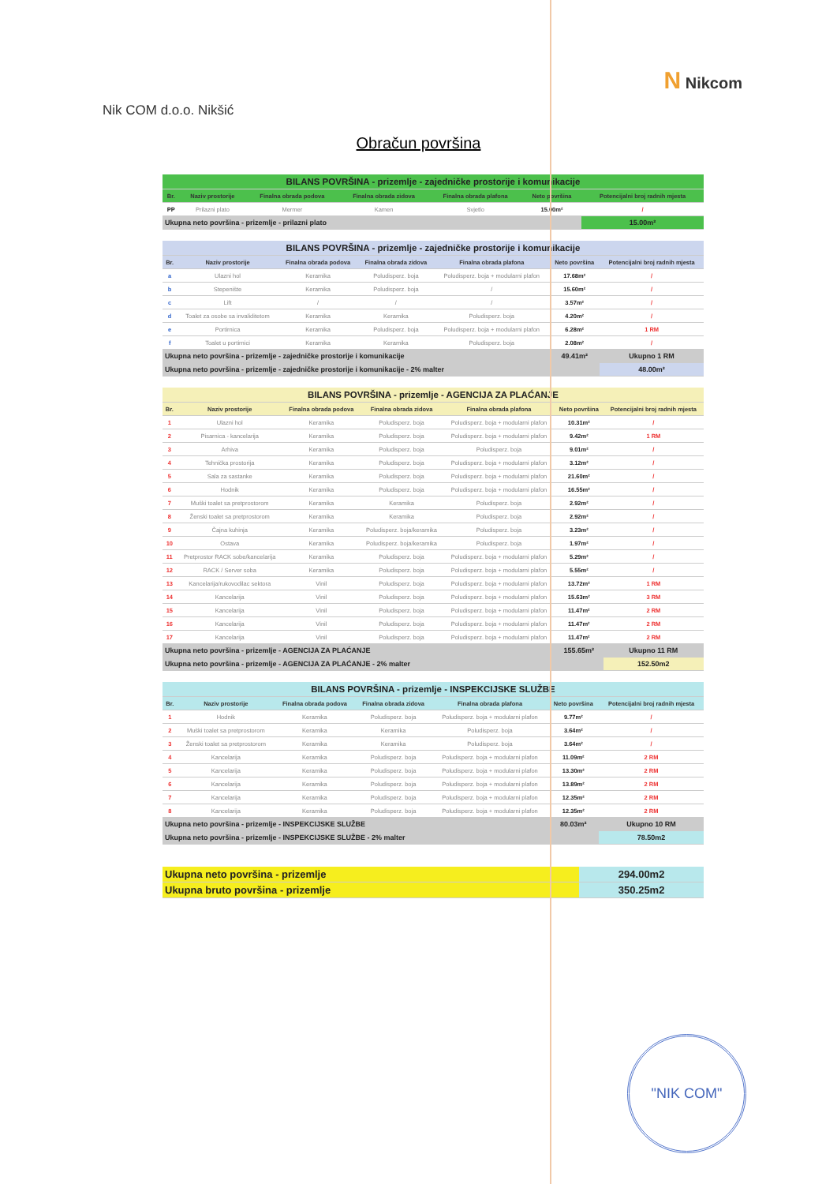Nik COM d.o.o. Nikšić
N Nikcom
Obračun površina
| BILANS POVRŠINA - prizemlje - zajedničke prostorije i komunikacije | | | | | | |
| --- | --- | --- | --- | --- | --- | --- |
| Br. | Naziv prostorije | Finalna obrada podova | Finalna obrada zidova | Finalna obrada plafona | Neto površina | Potencijalni broj radnih mjesta |
| PP | Prilazni plato | Mermer | Kamen | Svjetlo | 15.00m² | / |
| Ukupna neto površina - prizemlje - prilazni plato | | | | | | 15.00m² |
| BILANS POVRŠINA - prizemlje - zajedničke prostorije i komunikacije | | | | | | |
| --- | --- | --- | --- | --- | --- | --- |
| Br. | Naziv prostorije | Finalna obrada podova | Finalna obrada zidova | Finalna obrada plafona | Neto površina | Potencijalni broj radnih mjesta |
| a | Ulazni hol | Keramika | Poludisperz. boja | Poludisperz. boja + modularni plafon | 17.68m² | / |
| b | Stepenište | Keramika | Poludisperz. boja | / | 15.60m² | / |
| c | Lift | / | / | / | 3.57m² | / |
| d | Toalet za osobe sa invaliditetom | Keramika | Keramika | Poludisperz. boja | 4.20m² | / |
| e | Portirnica | Keramika | Poludisperz. boja | Poludisperz. boja + modularni plafon | 6.28m² | 1 RM |
| f | Toalet u portirnici | Keramika | Keramika | Poludisperz. boja | 2.08m² | / |
| Ukupna neto površina - prizemlje - zajedničke prostorije i komunikacije | | | | | 49.41m² | Ukupno 1 RM |
| Ukupna neto površina - prizemlje - zajedničke prostorije i komunikacije - 2% malter | | | | | | 48.00m² |
| BILANS POVRŠINA - prizemlje - AGENCIJA ZA PLAĆANJE | | | | | | |
| --- | --- | --- | --- | --- | --- | --- |
| Br. | Naziv prostorije | Finalna obrada podova | Finalna obrada zidova | Finalna obrada plafona | Neto površina | Potencijalni broj radnih mjesta |
| 1 | Ulazni hol | Keramika | Poludisperz. boja | Poludisperz. boja + modularni plafon | 10.31m² | / |
| 2 | Pisarnica - kancelarija | Keramika | Poludisperz. boja | Poludisperz. boja + modularni plafon | 9.42m² | 1 RM |
| 3 | Arhiva | Keramika | Poludisperz. boja | Poludisperz. boja | 9.01m² | / |
| 4 | Tehnička prostorija | Keramika | Poludisperz. boja | Poludisperz. boja + modularni plafon | 3.12m² | / |
| 5 | Sala za sastanke | Keramika | Poludisperz. boja | Poludisperz. boja + modularni plafon | 21.60m² | / |
| 6 | Hodnik | Keramika | Poludisperz. boja | Poludisperz. boja + modularni plafon | 16.55m² | / |
| 7 | Muški toalet sa pretprostorom | Keramika | Keramika | Poludisperz. boja | 2.92m² | / |
| 8 | Ženski toalet sa pretprostorom | Keramika | Keramika | Poludisperz. boja | 2.92m² | / |
| 9 | Čajna kuhinja | Keramika | Poludisperz. boja/keramika | Poludisperz. boja | 3.23m² | / |
| 10 | Ostava | Keramika | Poludisperz. boja/keramika | Poludisperz. boja | 1.97m² | / |
| 11 | Pretprostor RACK sobe/kancelarija | Keramika | Poludisperz. boja | Poludisperz. boja + modularni plafon | 5.29m² | / |
| 12 | RACK / Server soba | Keramika | Poludisperz. boja | Poludisperz. boja + modularni plafon | 5.55m² | / |
| 13 | Kancelarija/rukovodilac sektora | Vinil | Poludisperz. boja | Poludisperz. boja + modularni plafon | 13.72m² | 1 RM |
| 14 | Kancelarija | Vinil | Poludisperz. boja | Poludisperz. boja + modularni plafon | 15.63m² | 3 RM |
| 15 | Kancelarija | Vinil | Poludisperz. boja | Poludisperz. boja + modularni plafon | 11.47m² | 2 RM |
| 16 | Kancelarija | Vinil | Poludisperz. boja | Poludisperz. boja + modularni plafon | 11.47m² | 2 RM |
| 17 | Kancelarija | Vinil | Poludisperz. boja | Poludisperz. boja + modularni plafon | 11.47m² | 2 RM |
| Ukupna neto površina - prizemlje - AGENCIJA ZA PLAĆANJE | | | | | 155.65m² | Ukupno 11 RM |
| Ukupna neto površina - prizemlje - AGENCIJA ZA PLAĆANJE - 2% malter | | | | | | 152.50m2 |
| BILANS POVRŠINA - prizemlje - INSPEKCIJSKE SLUŽBE | | | | | | |
| --- | --- | --- | --- | --- | --- | --- |
| Br. | Naziv prostorije | Finalna obrada podova | Finalna obrada zidova | Finalna obrada plafona | Neto površina | Potencijalni broj radnih mjesta |
| 1 | Hodnik | Keramika | Poludisperz. boja | Poludisperz. boja + modularni plafon | 9.77m² | / |
| 2 | Muški toalet sa pretprostorom | Keramika | Keramika | Poludisperz. boja | 3.64m² | / |
| 3 | Ženski toalet sa pretprostorom | Keramika | Keramika | Poludisperz. boja | 3.64m² | / |
| 4 | Kancelarija | Keramika | Poludisperz. boja | Poludisperz. boja + modularni plafon | 11.09m² | 2 RM |
| 5 | Kancelarija | Keramika | Poludisperz. boja | Poludisperz. boja + modularni plafon | 13.30m² | 2 RM |
| 6 | Kancelarija | Keramika | Poludisperz. boja | Poludisperz. boja + modularni plafon | 13.89m² | 2 RM |
| 7 | Kancelarija | Keramika | Poludisperz. boja | Poludisperz. boja + modularni plafon | 12.35m² | 2 RM |
| 8 | Kancelarija | Keramika | Poludisperz. boja | Poludisperz. boja + modularni plafon | 12.35m² | 2 RM |
| Ukupna neto površina - prizemlje - INSPEKCIJSKE SLUŽBE | | | | | 80.03m² | Ukupno 10 RM |
| Ukupna neto površina - prizemlje - INSPEKCIJSKE SLUŽBE - 2% malter | | | | | | 78.50m2 |
| Ukupna neto površina - prizemlje | 294.00m2 |
| Ukupna bruto površina - prizemlje | 350.25m2 |
"NIK COM"